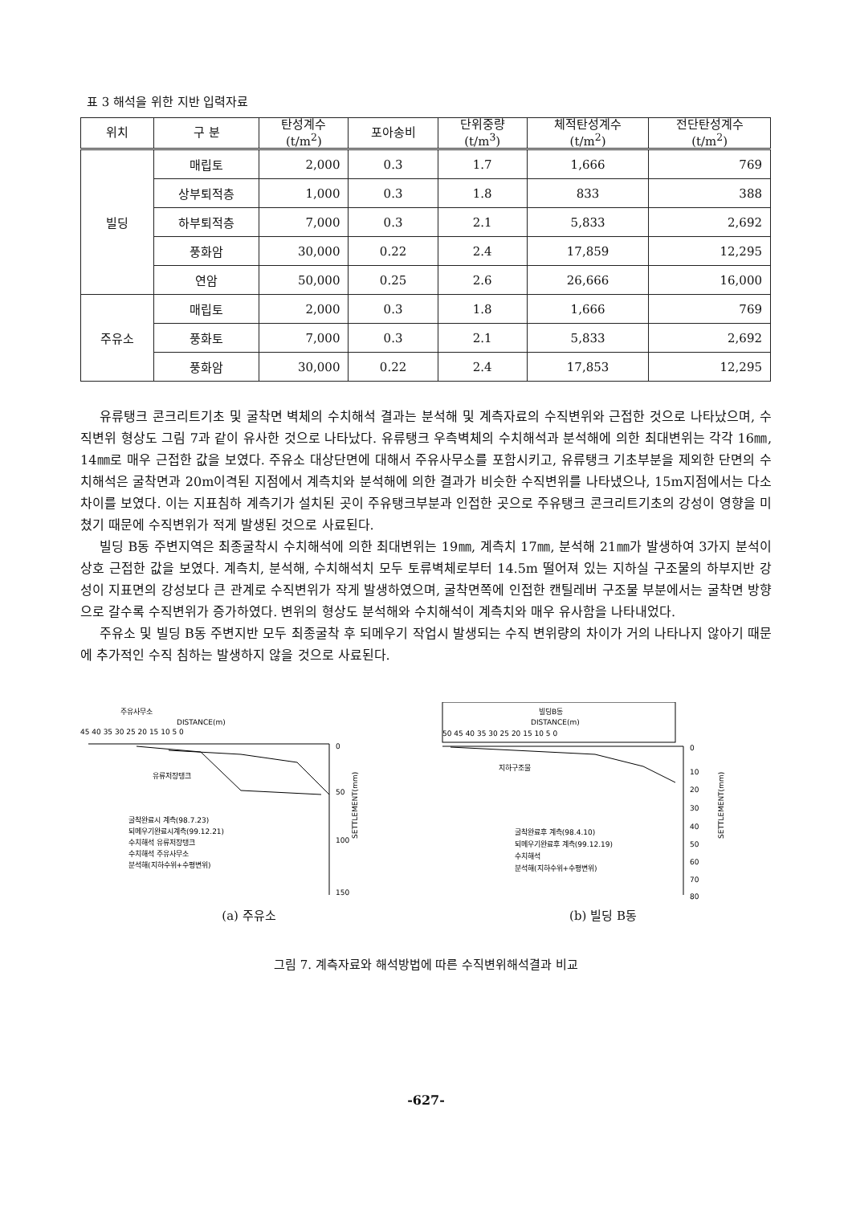표 3 해석을 위한 지반 입력자료
| 위치 | 구 분 | 탄성계수 (t/m<sup>2</sup>) | 포아송비 | 단위중량 (t/m<sup>3</sup>) | 체적탄성계수 (t/m<sup>2</sup>) | 전단탄성계수 (t/m<sup>2</sup>) |
| --- | --- | --- | --- | --- | --- | --- |
| 빌딩 | 매립토 | 2,000 | 0.3 | 1.7 | 1,666 | 769 |
| | 상부퇴적층 | 1,000 | 0.3 | 1.8 | 833 | 388 |
| | 하부퇴적층 | 7,000 | 0.3 | 2.1 | 5,833 | 2,692 |
| | 풍화암 | 30,000 | 0.22 | 2.4 | 17,859 | 12,295 |
| | 연암 | 50,000 | 0.25 | 2.6 | 26,666 | 16,000 |
| 주유소 | 매립토 | 2,000 | 0.3 | 1.8 | 1,666 | 769 |
| | 풍화토 | 7,000 | 0.3 | 2.1 | 5,833 | 2,692 |
| | 풍화암 | 30,000 | 0.22 | 2.4 | 17,853 | 12,295 |
유류탱크 콘크리트기초 및 굴착면 벽체의 수치해석 결과는 분석해 및 계측자료의 수직변위와 근접한 것으로 나타났으며, 수직변위 형상도 그림 7과 같이 유사한 것으로 나타났다. 유류탱크 우측벽체의 수치해석과 분석해에 의한 최대변위는 각각 16㎜, 14㎜로 매우 근접한 값을 보였다. 주유소 대상단면에 대해서 주유사무소를 포함시키고, 유류탱크 기초부분을 제외한 단면의 수치해석은 굴착면과 20m이격된 지점에서 계측치와 분석해에 의한 결과가 비슷한 수직변위를 나타냈으나, 15m지점에서는 다소 차이를 보였다. 이는 지표침하 계측기가 설치된 곳이 주유탱크부분과 인접한 곳으로 주유탱크 콘크리트기초의 강성이 영향을 미쳤기 때문에 수직변위가 적게 발생된 것으로 사료된다.
빌딩 B동 주변지역은 최종굴착시 수치해석에 의한 최대변위는 19㎜, 계측치 17㎜, 분석해 21㎜가 발생하여 3가지 분석이 상호 근접한 값을 보였다. 계측치, 분석해, 수치해석치 모두 토류벽체로부터 14.5m 떨어져 있는 지하실 구조물의 하부지반 강성이 지표면의 강성보다 큰 관계로 수직변위가 작게 발생하였으며, 굴착면쪽에 인접한 캔틸레버 구조물 부분에서는 굴착면 방향으로 갈수록 수직변위가 증가하였다. 변위의 형상도 분석해와 수치해석이 계측치와 매우 유사함을 나타내었다.
주유소 및 빌딩 B동 주변지반 모두 최종굴착 후 되메우기 작업시 발생되는 수직 변위량의 차이가 거의 나타나지 않아기 때문에 추가적인 수직 침하는 발생하지 않을 것으로 사료된다.
주유사무소
DISTANCE(m)
45 40 35 30 25 20 15 10 5 0
유류저장탱크
0
50
100
150
SETTLEMENT(mm)
굴착완료시 계측(98.7.23)
되메우기완료시계측(99.12.21)
수치해석 유류저장탱크
수치해석 주유사무소
분석해(지하수위+수평변위)
(a) 주유소
빌딩B동
DISTANCE(m)
50 45 40 35 30 25 20 15 10 5 0
지하구조물
0
10
20
30
40
50
60
70
80
SETTLEMENT(mm)
굴착완료후 계측(98.4.10)
되메우기완료후 계측(99.12.19)
수치해석
분석해(지하수위+수평변위)
(b) 빌딩 B동
그림 7. 계측자료와 해석방법에 따른 수직변위해석결과 비교
-627-